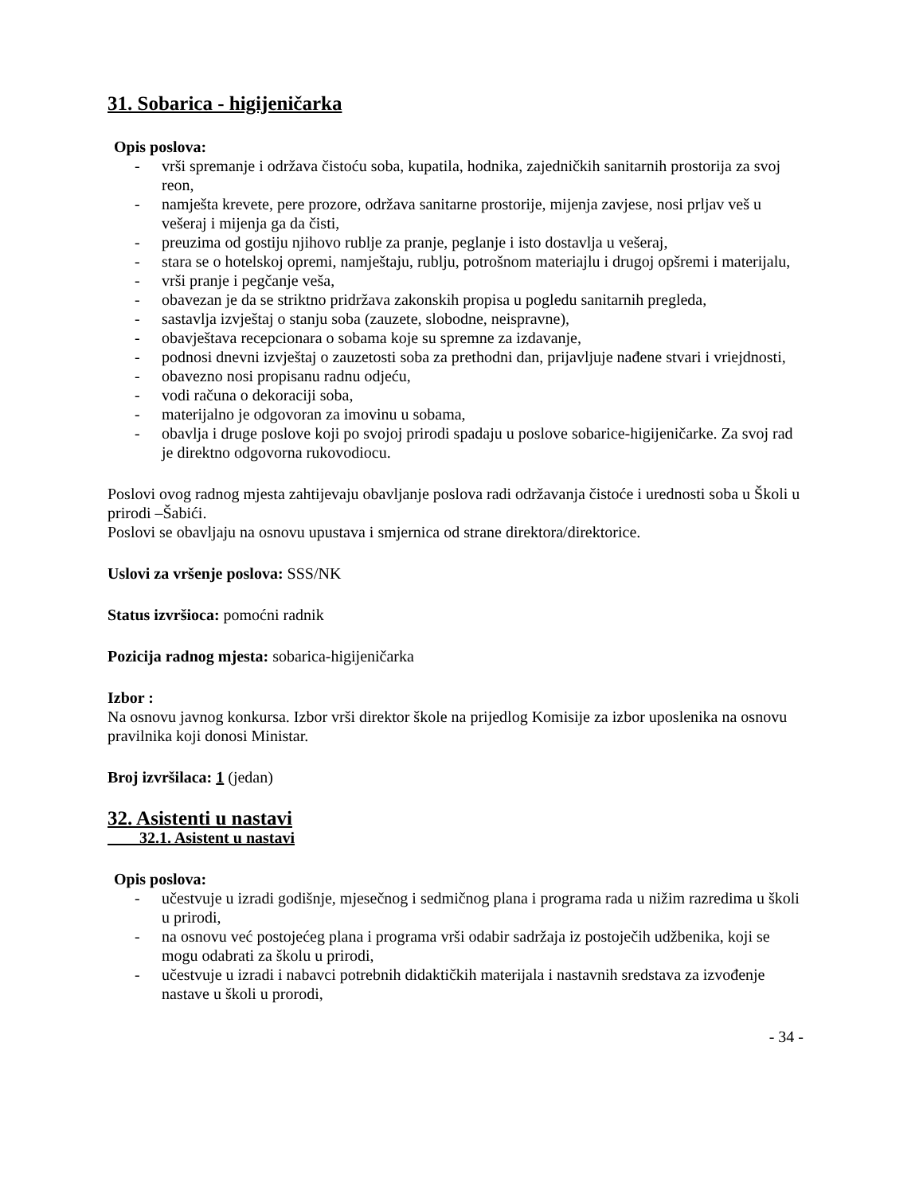31. Sobarica - higijeničarka
Opis poslova:
- vrši spremanje i održava čistoću soba, kupatila, hodnika, zajedničkih sanitarnih prostorija za svoj reon,
- namješta krevete, pere prozore, održava sanitarne prostorije, mijenja zavjese, nosi prljav veš u vešeraj i mijenja ga da čisti,
- preuzima od gostiju njihovo rublje za pranje, peglanje i isto dostavlja u vešeraj,
- stara se o hotelskoj opremi, namještaju, rublju, potrošnom materiajlu i drugoj opšremi i materijalu,
- vrši pranje i pegčanje veša,
- obavezan je da se striktno pridržava zakonskih propisa u pogledu sanitarnih pregleda,
- sastavlja izvještaj o stanju soba (zauzete, slobodne, neispravne),
- obavještava recepcionara o sobama koje su spremne za izdavanje,
- podnosi dnevni izvještaj o zauzetosti soba za prethodni dan, prijavljuje nađene stvari i vriejdnosti,
- obavezno nosi propisanu radnu odjeću,
- vodi računa o dekoraciji soba,
- materijalno je odgovoran za imovinu u sobama,
- obavlja i druge poslove koji po svojoj prirodi spadaju u poslove sobarice-higijeničarke. Za svoj rad je direktno odgovorna rukovodiocu.
Poslovi ovog radnog mjesta zahtijevaju obavljanje poslova radi održavanja čistoće i urednosti soba u Školi u prirodi –Šabići.
Poslovi se obavljaju na osnovu upustava i smjernica od strane direktora/direktorice.
Uslovi za vršenje poslova: SSS/NK
Status izvršioca: pomoćni radnik
Pozicija radnog mjesta: sobarica-higijeničarka
Izbor :
Na osnovu javnog konkursa. Izbor vrši direktor škole na prijedlog Komisije za izbor uposlenika na osnovu pravilnika koji donosi Ministar.
Broj izvršilaca: 1 (jedan)
32. Asistenti u nastavi
32.1. Asistent u nastavi
Opis poslova:
- učestvuje u izradi godišnje, mjesečnog i sedmičnog plana i programa rada u nižim razredima u školi u prirodi,
- na osnovu već postojećeg plana i programa vrši odabir sadržaja iz postoječih udžbenika, koji se mogu odabrati za školu u prirodi,
- učestvuje u izradi i nabavci potrebnih didaktičkih materijala i nastavnih sredstava za izvođenje nastave u školi u prorodi,
- 34 -